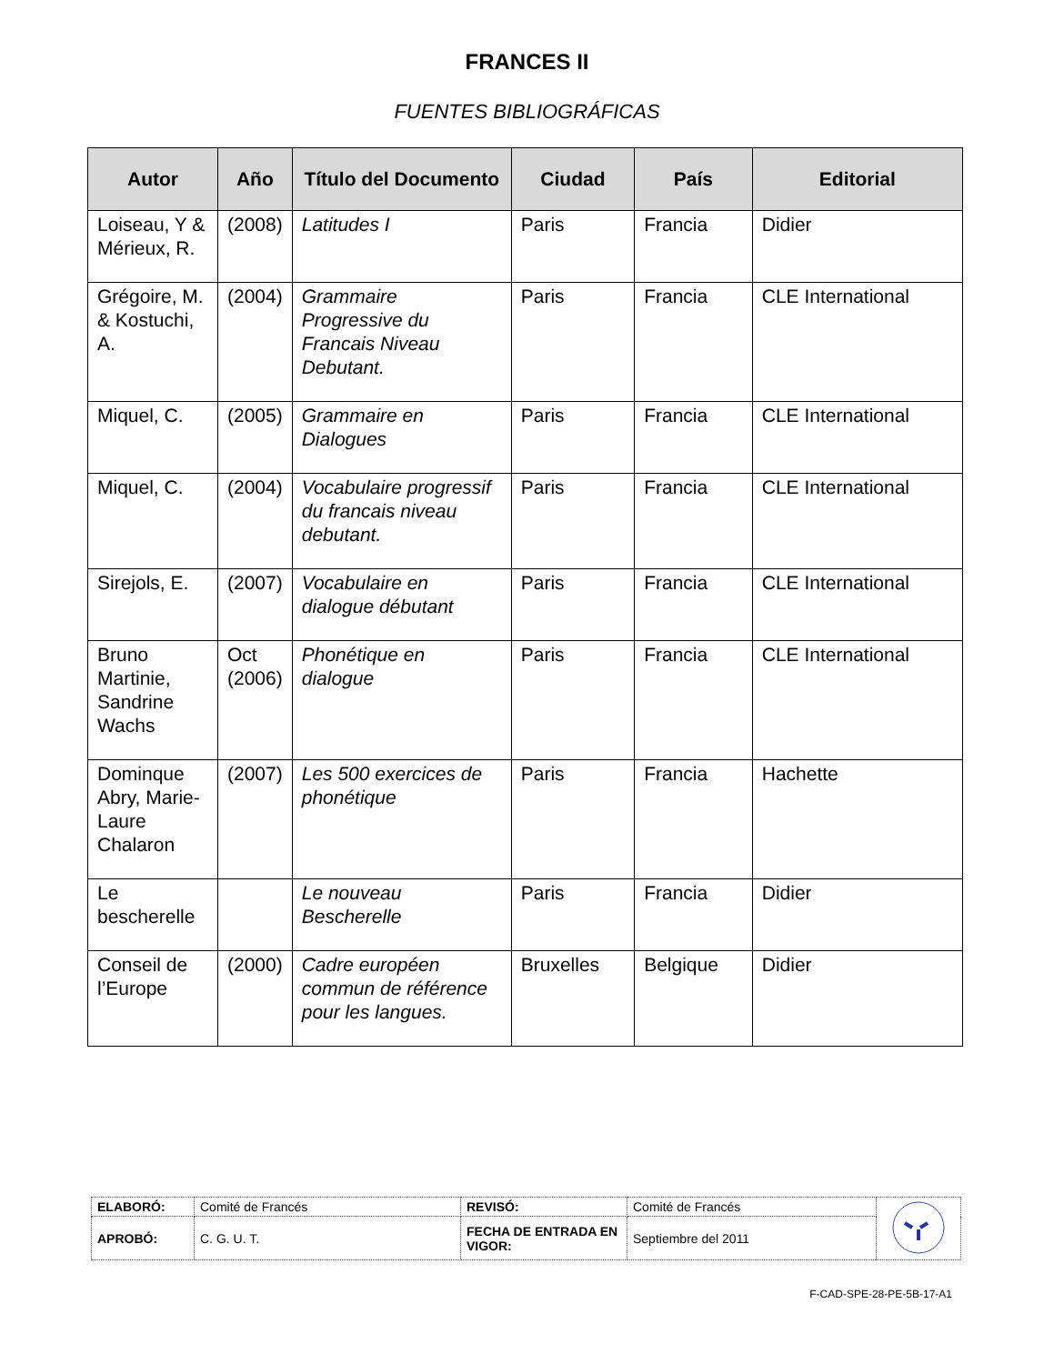FRANCES II
FUENTES BIBLIOGRÁFICAS
| Autor | Año | Título del Documento | Ciudad | País | Editorial |
| --- | --- | --- | --- | --- | --- |
| Loiseau, Y & Mérieux, R. | (2008) | Latitudes I | Paris | Francia | Didier |
| Grégoire, M. & Kostuchi, A. | (2004) | Grammaire Progressive du Francais Niveau Debutant. | Paris | Francia | CLE International |
| Miquel, C. | (2005) | Grammaire en Dialogues | Paris | Francia | CLE International |
| Miquel, C. | (2004) | Vocabulaire progressif du francais niveau debutant. | Paris | Francia | CLE International |
| Sirejols, E. | (2007) | Vocabulaire en dialogue débutant | Paris | Francia | CLE International |
| Bruno Martinie, Sandrine Wachs | Oct (2006) | Phonétique en dialogue | Paris | Francia | CLE International |
| Dominque Abry, Marie-Laure Chalaron | (2007) | Les 500 exercices de phonétique | Paris | Francia | Hachette |
| Le bescherelle | | Le nouveau Bescherelle | Paris | Francia | Didier |
| Conseil de l’Europe | (2000) | Cadre européen commun de référence pour les langues. | Bruxelles | Belgique | Didier |
| ELABORÓ: | Comité de Francés | REVISÓ: | Comité de Francés | |
| APROBÓ: | C. G. U. T. | FECHA DE ENTRADA EN VIGOR: | Septiembre del 2011 | |
F-CAD-SPE-28-PE-5B-17-A1